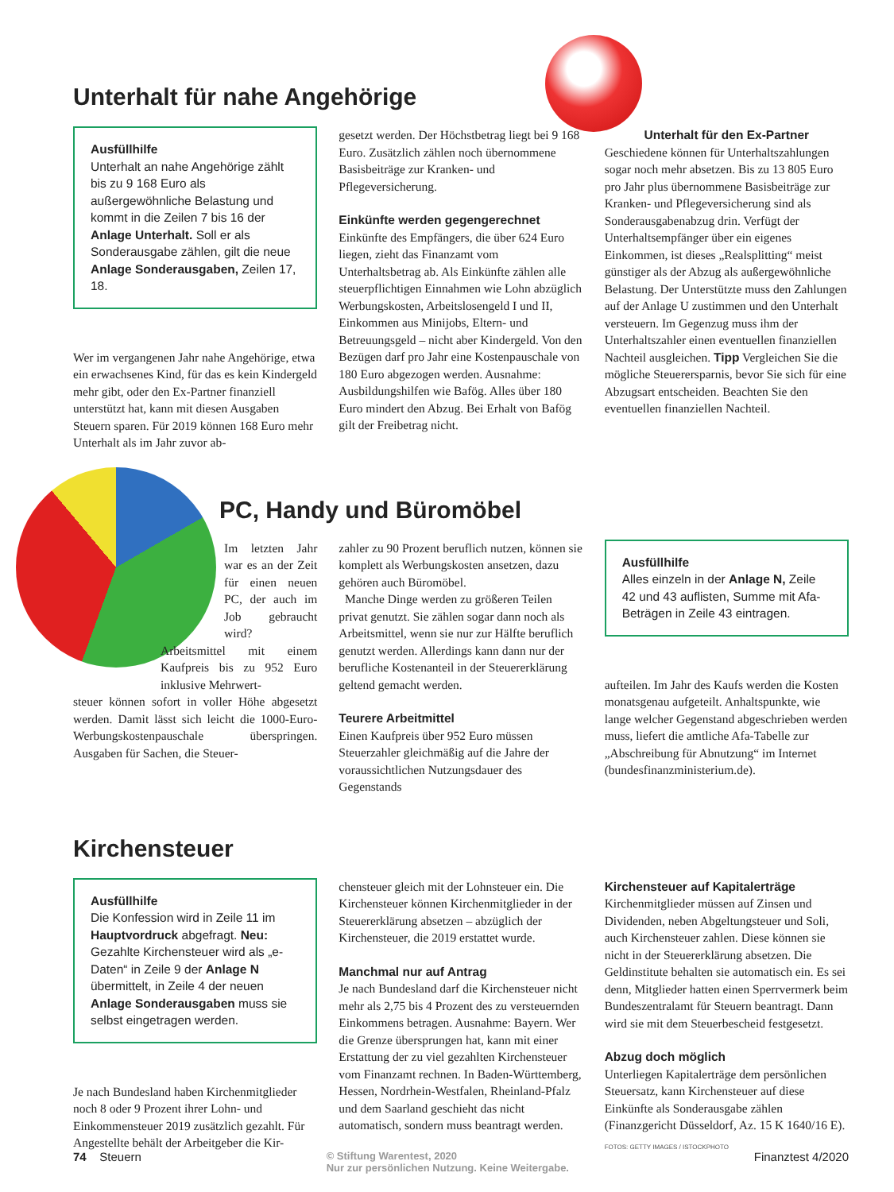Unterhalt für nahe Angehörige
Ausfüllhilfe
Unterhalt an nahe Angehörige zählt bis zu 9 168 Euro als außergewöhnliche Belastung und kommt in die Zeilen 7 bis 16 der Anlage Unterhalt. Soll er als Sonderausgabe zählen, gilt die neue Anlage Sonderausgaben, Zeilen 17, 18.
Wer im vergangenen Jahr nahe Angehörige, etwa ein erwachsenes Kind, für das es kein Kindergeld mehr gibt, oder den Ex-Partner finanziell unterstützt hat, kann mit diesen Ausgaben Steuern sparen. Für 2019 können 168 Euro mehr Unterhalt als im Jahr zuvor ab-
gesetzt werden. Der Höchstbetrag liegt bei 9 168 Euro. Zusätzlich zählen noch übernommene Basisbeiträge zur Kranken- und Pflegeversicherung.
Einkünfte werden gegengerechnet
Einkünfte des Empfängers, die über 624 Euro liegen, zieht das Finanzamt vom Unterhaltsbetrag ab. Als Einkünfte zählen alle steuerpflichtigen Einnahmen wie Lohn abzüglich Werbungskosten, Arbeitslosengeld I und II, Einkommen aus Minijobs, Eltern- und Betreuungsgeld – nicht aber Kindergeld. Von den Bezügen darf pro Jahr eine Kostenpauschale von 180 Euro abgezogen werden. Ausnahme: Ausbildungshilfen wie Bafög. Alles über 180 Euro mindert den Abzug. Bei Erhalt von Bafög gilt der Freibetrag nicht.
Unterhalt für den Ex-Partner
Geschiedene können für Unterhaltszahlungen sogar noch mehr absetzen. Bis zu 13 805 Euro pro Jahr plus übernommene Basisbeiträge zur Kranken- und Pflegeversicherung sind als Sonderausgabenabzug drin. Verfügt der Unterhaltsempfänger über ein eigenes Einkommen, ist dieses „Realsplitting“ meist günstiger als der Abzug als außergewöhnliche Belastung. Der Unterstützte muss den Zahlungen auf der Anlage U zustimmen und den Unterhalt versteuern. Im Gegenzug muss ihm der Unterhaltszahler einen eventuellen finanziellen Nachteil ausgleichen. Tipp Vergleichen Sie die mögliche Steuerersparnis, bevor Sie sich für eine Abzugsart entscheiden. Beachten Sie den eventuellen finanziellen Nachteil.
PC, Handy und Büromöbel
Im letzten Jahr war es an der Zeit für einen neuen PC, der auch im Job gebraucht wird?
Arbeitsmittel mit einem Kaufpreis bis zu 952 Euro inklusive Mehrwert-
steuer können sofort in voller Höhe abgesetzt werden. Damit lässt sich leicht die 1000-Euro-Werbungskostenpauschale überspringen. Ausgaben für Sachen, die Steuer-
zahler zu 90 Prozent beruflich nutzen, können sie komplett als Werbungskosten ansetzen, dazu gehören auch Büromöbel.
Manche Dinge werden zu größeren Teilen privat genutzt. Sie zählen sogar dann noch als Arbeitsmittel, wenn sie nur zur Hälfte beruflich genutzt werden. Allerdings kann dann nur der berufliche Kostenanteil in der Steuererklärung geltend gemacht werden.
Teurere Arbeitmittel
Einen Kaufpreis über 952 Euro müssen Steuerzahler gleichmäßig auf die Jahre der voraussichtlichen Nutzungsdauer des Gegenstands
Ausfüllhilfe
Alles einzeln in der Anlage N, Zeile 42 und 43 auflisten, Summe mit Afa-Beträgen in Zeile 43 eintragen.
aufteilen. Im Jahr des Kaufs werden die Kosten monatsgenau aufgeteilt. Anhaltspunkte, wie lange welcher Gegenstand abgeschrieben werden muss, liefert die amtliche Afa-Tabelle zur „Abschreibung für Abnutzung“ im Internet (bundesfinanzministerium.de).
Kirchensteuer
Ausfüllhilfe
Die Konfession wird in Zeile 11 im Hauptvordruck abgefragt. Neu: Gezahlte Kirchensteuer wird als „e-Daten“ in Zeile 9 der Anlage N übermittelt, in Zeile 4 der neuen Anlage Sonderausgaben muss sie selbst eingetragen werden.
Je nach Bundesland haben Kirchenmitglieder noch 8 oder 9 Prozent ihrer Lohn- und Einkommensteuer 2019 zusätzlich gezahlt. Für Angestellte behält der Arbeitgeber die Kir-
chensteuer gleich mit der Lohnsteuer ein. Die Kirchensteuer können Kirchenmitglieder in der Steuererklärung absetzen – abzüglich der Kirchensteuer, die 2019 erstattet wurde.
Manchmal nur auf Antrag
Je nach Bundesland darf die Kirchensteuer nicht mehr als 2,75 bis 4 Prozent des zu versteuernden Einkommens betragen. Ausnahme: Bayern. Wer die Grenze übersprungen hat, kann mit einer Erstattung der zu viel gezahlten Kirchensteuer vom Finanzamt rechnen. In Baden-Württemberg, Hessen, Nordrhein-Westfalen, Rheinland-Pfalz und dem Saarland geschieht das nicht automatisch, sondern muss beantragt werden.
Kirchensteuer auf Kapitalerträge
Kirchenmitglieder müssen auf Zinsen und Dividenden, neben Abgeltungsteuer und Soli, auch Kirchensteuer zahlen. Diese können sie nicht in der Steuererklärung absetzen. Die Geldinstitute behalten sie automatisch ein. Es sei denn, Mitglieder hatten einen Sperrvermerk beim Bundeszentralamt für Steuern beantragt. Dann wird sie mit dem Steuerbescheid festgesetzt.
Abzug doch möglich
Unterliegen Kapitalerträge dem persönlichen Steuersatz, kann Kirchensteuer auf diese Einkünfte als Sonderausgabe zählen (Finanzgericht Düsseldorf, Az. 15 K 1640/16 E).
FOTOS: GETTY IMAGES / ISTOCKPHOTO
74 Steuern © Stiftung Warentest, 2020
Nur zur persönlichen Nutzung. Keine Weitergabe. Finanztest 4/2020